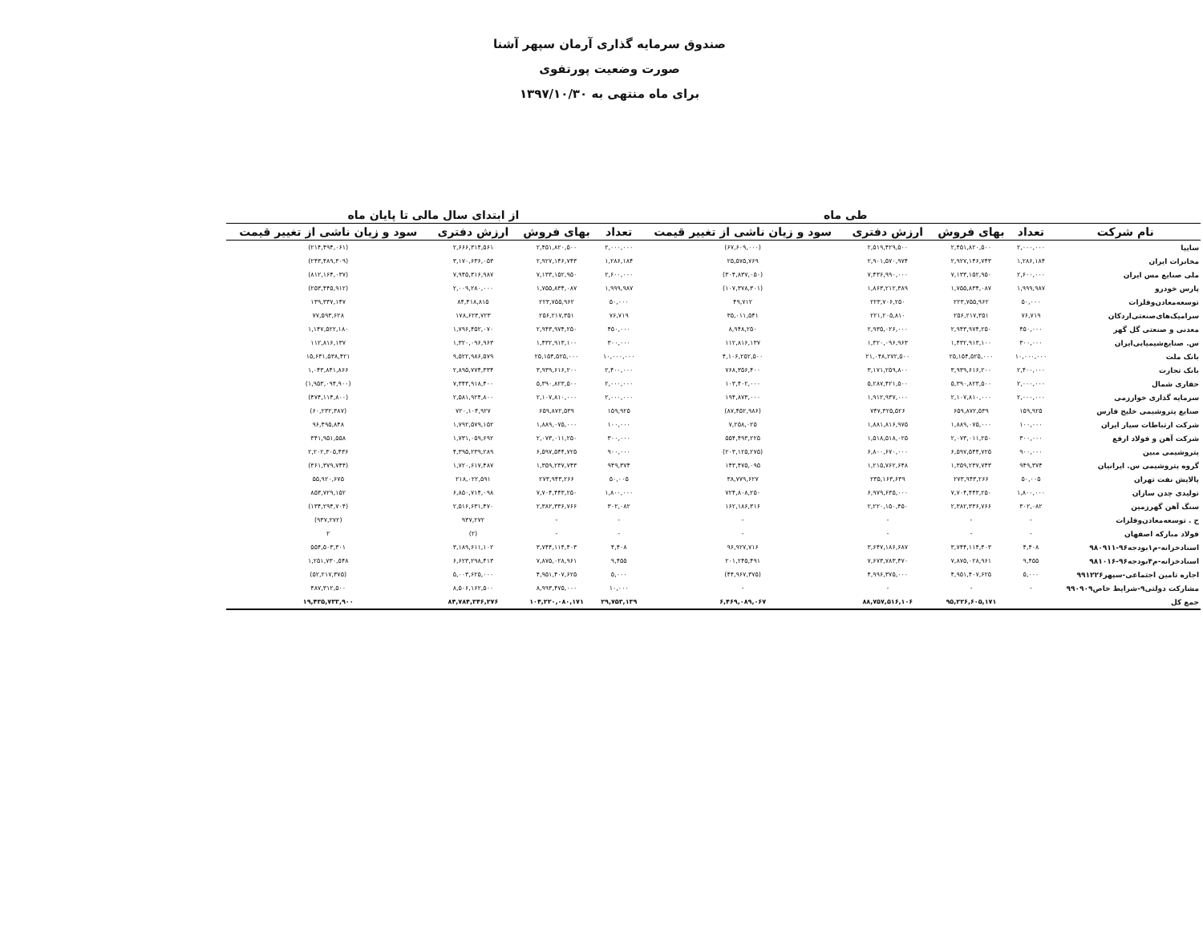صندوق سرمایه گذاری آرمان سپهر آشنا
صورت وضعیت پورتفوی
برای ماه منتهی به ۱۳۹۷/۱۰/۳۰
| | طی ماه | | | | از ابتدای سال مالی تا پایان ماه | | | |
| --- | --- | --- | --- | --- | --- | --- | --- | --- |
| نام شرکت | تعداد | بهای فروش | ارزش دفتری | سود و زیان ناشی از تغییر قیمت | تعداد | بهای فروش | ارزش دفتری | سود و زیان ناشی از تغییر قیمت |
| سایپا | ۲,۰۰۰,۰۰۰ | ۲,۴۵۱,۸۲۰,۵۰۰ | ۲,۵۱۹,۴۲۹,۵۰۰ | (۶۷,۶۰۹,۰۰۰) | ۲,۰۰۰,۰۰۰ | ۲,۴۵۱,۸۲۰,۵۰۰ | ۲,۶۶۶,۳۱۴,۵۶۱ | (۲۱۴,۴۹۴,۰۶۱) |
| مخابرات ایران | ۱,۲۸۶,۱۸۴ | ۲,۹۲۷,۱۴۶,۷۴۳ | ۲,۹۰۱,۵۷۰,۹۷۴ | ۲۵,۵۷۵,۷۶۹ | ۱,۲۸۶,۱۸۴ | ۲,۹۲۷,۱۴۶,۷۴۳ | ۳,۱۷۰,۶۳۶,۰۵۳ | (۲۴۳,۴۸۹,۳۰۹) |
| ملی صنایع مس ایران | ۲,۶۰۰,۰۰۰ | ۷,۱۳۳,۱۵۲,۹۵۰ | ۷,۴۳۶,۹۹۰,۰۰۰ | (۳۰۴,۸۳۷,۰۵۰) | ۲,۶۰۰,۰۰۰ | ۷,۱۳۳,۱۵۲,۹۵۰ | ۷,۹۴۵,۳۱۶,۹۸۷ | (۸۱۲,۱۶۴,۰۳۷) |
| پارس خودرو | ۱,۹۹۹,۹۸۷ | ۱,۷۵۵,۸۳۴,۰۸۷ | ۱,۸۶۳,۲۱۲,۳۸۹ | (۱۰۷,۳۷۸,۳۰۱) | ۱,۹۹۹,۹۸۷ | ۱,۷۵۵,۸۳۴,۰۸۷ | ۲,۰۰۹,۲۸۰,۰۰۰ | (۲۵۳,۴۴۵,۹۱۲) |
| توسعه‌معادن‌وفلزات | ۵۰,۰۰۰ | ۲۲۳,۷۵۵,۹۶۲ | ۲۲۳,۷۰۶,۲۵۰ | ۴۹,۷۱۲ | ۵۰,۰۰۰ | ۲۲۳,۷۵۵,۹۶۲ | ۸۴,۴۱۸,۸۱۵ | ۱۳۹,۳۳۷,۱۴۷ |
| سرامیک‌های‌صنعتی‌اردکان | ۷۶,۷۱۹ | ۲۵۶,۲۱۷,۳۵۱ | ۲۲۱,۲۰۵,۸۱۰ | ۳۵,۰۱۱,۵۴۱ | ۷۶,۷۱۹ | ۲۵۶,۲۱۷,۳۵۱ | ۱۷۸,۶۲۳,۷۲۳ | ۷۷,۵۹۳,۶۲۸ |
| معدنی و صنعتی گل گهر | ۴۵۰,۰۰۰ | ۲,۹۴۳,۹۷۴,۲۵۰ | ۲,۹۳۵,۰۲۶,۰۰۰ | ۸,۹۴۸,۲۵۰ | ۴۵۰,۰۰۰ | ۲,۹۴۳,۹۷۴,۲۵۰ | ۱,۷۹۶,۴۵۲,۰۷۰ | ۱,۱۴۷,۵۲۲,۱۸۰ |
| س. صنایع‌شیمیایی‌ایران | ۳۰۰,۰۰۰ | ۱,۴۳۲,۹۱۳,۱۰۰ | ۱,۳۲۰,۰۹۶,۹۶۳ | ۱۱۲,۸۱۶,۱۳۷ | ۳۰۰,۰۰۰ | ۱,۴۳۲,۹۱۳,۱۰۰ | ۱,۳۲۰,۰۹۶,۹۶۳ | ۱۱۲,۸۱۶,۱۳۷ |
| بانک ملت | ۱۰,۰۰۰,۰۰۰ | ۲۵,۱۵۴,۵۲۵,۰۰۰ | ۲۱,۰۴۸,۲۷۲,۵۰۰ | ۴,۱۰۶,۲۵۲,۵۰۰ | ۱۰,۰۰۰,۰۰۰ | ۲۵,۱۵۴,۵۲۵,۰۰۰ | ۹,۵۲۲,۹۸۶,۵۷۹ | ۱۵,۶۳۱,۵۳۸,۴۲۱ |
| بانک تجارت | ۲,۴۰۰,۰۰۰ | ۳,۹۳۹,۶۱۶,۲۰۰ | ۳,۱۷۱,۲۵۹,۸۰۰ | ۷۶۸,۳۵۶,۴۰۰ | ۲,۴۰۰,۰۰۰ | ۳,۹۳۹,۶۱۶,۲۰۰ | ۲,۸۹۵,۷۷۴,۳۳۴ | ۱,۰۴۳,۸۴۱,۸۶۶ |
| حفاری شمال | ۲,۰۰۰,۰۰۰ | ۵,۳۹۰,۸۲۳,۵۰۰ | ۵,۲۸۷,۴۲۱,۵۰۰ | ۱۰۳,۴۰۲,۰۰۰ | ۲,۰۰۰,۰۰۰ | ۵,۳۹۰,۸۲۳,۵۰۰ | ۷,۳۴۳,۹۱۸,۴۰۰ | (۱,۹۵۳,۰۹۴,۹۰۰) |
| سرمایه گذاری خوارزمی | ۲,۰۰۰,۰۰۰ | ۲,۱۰۷,۸۱۰,۰۰۰ | ۱,۹۱۲,۹۳۷,۰۰۰ | ۱۹۴,۸۷۳,۰۰۰ | ۲,۰۰۰,۰۰۰ | ۲,۱۰۷,۸۱۰,۰۰۰ | ۲,۵۸۱,۹۲۴,۸۰۰ | (۴۷۴,۱۱۴,۸۰۰) |
| صنایع پتروشیمی خلیج فارس | ۱۵۹,۹۲۵ | ۶۵۹,۸۷۲,۵۳۹ | ۷۴۷,۳۲۵,۵۲۶ | (۸۷,۴۵۲,۹۸۶) | ۱۵۹,۹۲۵ | ۶۵۹,۸۷۲,۵۳۹ | ۷۲۰,۱۰۴,۹۲۷ | (۶۰,۲۳۲,۳۸۷) |
| شرکت ارتباطات سیار ایران | ۱۰۰,۰۰۰ | ۱,۸۸۹,۰۷۵,۰۰۰ | ۱,۸۸۱,۸۱۶,۹۷۵ | ۷,۲۵۸,۰۲۵ | ۱۰۰,۰۰۰ | ۱,۸۸۹,۰۷۵,۰۰۰ | ۱,۷۹۲,۵۷۹,۱۵۲ | ۹۶,۴۹۵,۸۴۸ |
| شرکت آهن و فولاد ارفع | ۳۰۰,۰۰۰ | ۲,۰۷۳,۰۱۱,۲۵۰ | ۱,۵۱۸,۵۱۸,۰۲۵ | ۵۵۴,۴۹۳,۲۲۵ | ۳۰۰,۰۰۰ | ۲,۰۷۳,۰۱۱,۲۵۰ | ۱,۷۳۱,۰۵۹,۶۹۲ | ۳۴۱,۹۵۱,۵۵۸ |
| پتروشیمی مبین | ۹۰۰,۰۰۰ | ۶,۵۹۷,۵۴۴,۷۲۵ | ۶,۸۰۰,۶۷۰,۰۰۰ | (۲۰۳,۱۲۵,۲۷۵) | ۹۰۰,۰۰۰ | ۶,۵۹۷,۵۴۴,۷۲۵ | ۴,۳۹۵,۲۳۹,۲۸۹ | ۲,۲۰۲,۳۰۵,۴۳۶ |
| گروه پتروشیمی س. ایرانیان | ۹۴۹,۳۷۴ | ۱,۳۵۹,۲۳۷,۷۴۳ | ۱,۲۱۵,۷۶۲,۶۴۸ | ۱۴۳,۴۷۵,۰۹۵ | ۹۴۹,۳۷۴ | ۱,۳۵۹,۲۳۷,۷۴۳ | ۱,۷۲۰,۶۱۷,۴۸۷ | (۳۶۱,۳۷۹,۷۴۴) |
| پالایش نفت تهران | ۵۰,۰۰۵ | ۲۷۳,۹۴۳,۲۶۶ | ۲۳۵,۱۶۳,۶۳۹ | ۳۸,۷۷۹,۶۲۷ | ۵۰,۰۰۵ | ۲۷۳,۹۴۳,۲۶۶ | ۲۱۸,۰۲۲,۵۹۱ | ۵۵,۹۲۰,۶۷۵ |
| تولیدی چدن سازان | ۱,۸۰۰,۰۰۰ | ۷,۷۰۴,۴۴۳,۲۵۰ | ۶,۹۷۹,۶۳۵,۰۰۰ | ۷۲۴,۸۰۸,۲۵۰ | ۱,۸۰۰,۰۰۰ | ۷,۷۰۴,۴۴۳,۲۵۰ | ۶,۸۵۰,۷۱۴,۰۹۸ | ۸۵۳,۷۲۹,۱۵۲ |
| سنگ آهن گهرزمین | ۳۰۲,۰۸۲ | ۲,۳۸۲,۳۳۶,۷۶۶ | ۲,۲۲۰,۱۵۰,۴۵۰ | ۱۶۲,۱۸۶,۳۱۶ | ۳۰۲,۰۸۲ | ۲,۳۸۲,۳۳۶,۷۶۶ | ۲,۵۱۶,۶۳۱,۴۷۰ | (۱۳۴,۲۹۴,۷۰۴) |
| ح . توسعه‌معادن‌وفلزات | - | - | - | - | - | - | ۹۳۷,۲۷۲ | (۹۳۷,۲۷۲) |
| فولاد مبارکه اصفهان | - | - | - | - | - | - | (۲) | ۲ |
| اسنادخزانه-م۱بودجه۹۶-۹۸۰۹۱۱ | ۴,۴۰۸ | ۳,۷۴۴,۱۱۴,۴۰۳ | ۳,۶۴۷,۱۸۶,۶۸۷ | ۹۶,۹۲۷,۷۱۶ | ۴,۴۰۸ | ۳,۷۴۴,۱۱۴,۴۰۳ | ۳,۱۸۹,۶۱۱,۱۰۲ | ۵۵۴,۵۰۳,۳۰۱ |
| اسنادخزانه-م۴بودجه۹۶-۹۸۱۰۱۶ | ۹,۴۵۵ | ۷,۸۷۵,۰۲۸,۹۶۱ | ۷,۶۷۳,۷۸۳,۴۷۰ | ۲۰۱,۲۴۵,۴۹۱ | ۹,۴۵۵ | ۷,۸۷۵,۰۲۸,۹۶۱ | ۶,۶۲۳,۲۹۸,۴۱۳ | ۱,۲۵۱,۷۳۰,۵۴۸ |
| اجاره تامین اجتماعی-سپهر۹۹۱۲۲۶ | ۵,۰۰۰ | ۴,۹۵۱,۴۰۷,۶۲۵ | ۴,۹۹۶,۳۷۵,۰۰۰ | (۴۴,۹۶۷,۳۷۵) | ۵,۰۰۰ | ۴,۹۵۱,۴۰۷,۶۲۵ | ۵,۰۰۳,۶۲۵,۰۰۰ | (۵۲,۲۱۷,۳۷۵) |
| مشارکت دولتی۹-شرایط خاص۹۹۰۹۰۹ | - | - | - | - | ۱۰,۰۰۰ | ۸,۹۹۳,۴۷۵,۰۰۰ | ۸,۵۰۶,۱۶۲,۵۰۰ | ۴۸۷,۳۱۲,۵۰۰ |
| جمع کل | | ۹۵,۲۲۶,۶۰۵,۱۷۱ | ۸۸,۷۵۷,۵۱۶,۱۰۶ | ۶,۴۶۹,۰۸۹,۰۶۷ | ۲۹,۷۵۳,۱۳۹ | ۱۰۴,۲۲۰,۰۸۰,۱۷۱ | ۸۴,۷۸۴,۳۴۶,۲۷۶ | ۱۹,۴۳۵,۷۳۳,۹۰۰ |